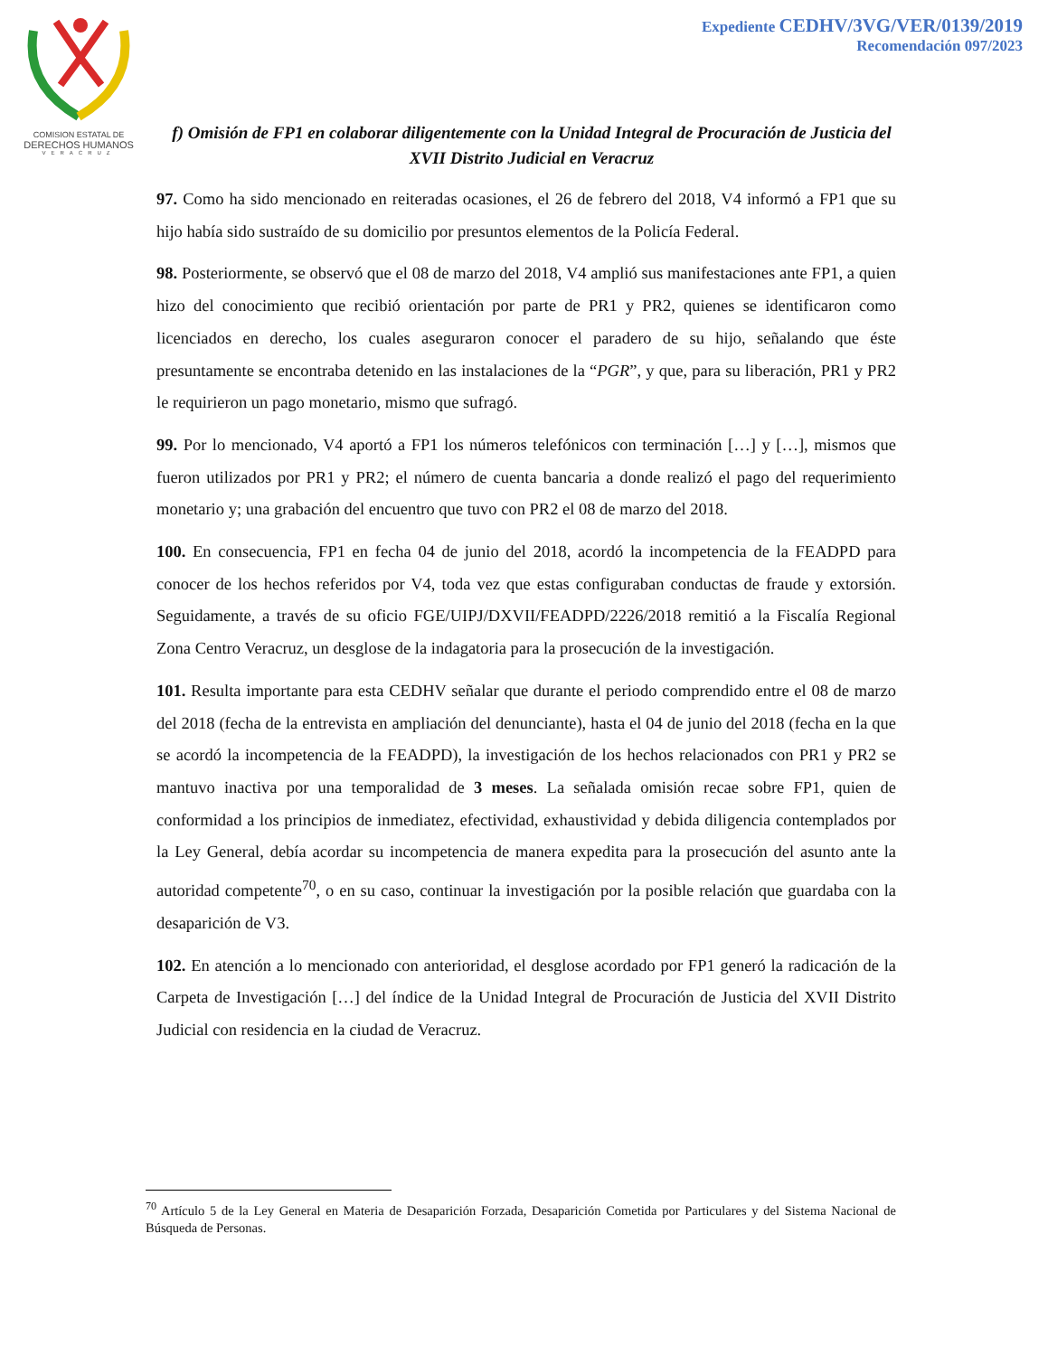COMISION ESTATAL DE
DERECHOS HUMANOS
VERACRUZ
Expediente CEDHV/3VG/VER/0139/2019
Recomendación 097/2023
f) Omisión de FP1 en colaborar diligentemente con la Unidad Integral de Procuración de Justicia del XVII Distrito Judicial en Veracruz
97. Como ha sido mencionado en reiteradas ocasiones, el 26 de febrero del 2018, V4 informó a FP1 que su hijo había sido sustraído de su domicilio por presuntos elementos de la Policía Federal.
98. Posteriormente, se observó que el 08 de marzo del 2018, V4 amplió sus manifestaciones ante FP1, a quien hizo del conocimiento que recibió orientación por parte de PR1 y PR2, quienes se identificaron como licenciados en derecho, los cuales aseguraron conocer el paradero de su hijo, señalando que éste presuntamente se encontraba detenido en las instalaciones de la “PGR”, y que, para su liberación, PR1 y PR2 le requirieron un pago monetario, mismo que sufragó.
99. Por lo mencionado, V4 aportó a FP1 los números telefónicos con terminación […] y […], mismos que fueron utilizados por PR1 y PR2; el número de cuenta bancaria a donde realizó el pago del requerimiento monetario y; una grabación del encuentro que tuvo con PR2 el 08 de marzo del 2018.
100. En consecuencia, FP1 en fecha 04 de junio del 2018, acordó la incompetencia de la FEADPD para conocer de los hechos referidos por V4, toda vez que estas configuraban conductas de fraude y extorsión. Seguidamente, a través de su oficio FGE/UIPJ/DXVII/FEADPD/2226/2018 remitió a la Fiscalía Regional Zona Centro Veracruz, un desglose de la indagatoria para la prosecución de la investigación.
101. Resulta importante para esta CEDHV señalar que durante el periodo comprendido entre el 08 de marzo del 2018 (fecha de la entrevista en ampliación del denunciante), hasta el 04 de junio del 2018 (fecha en la que se acordó la incompetencia de la FEADPD), la investigación de los hechos relacionados con PR1 y PR2 se mantuvo inactiva por una temporalidad de 3 meses. La señalada omisión recae sobre FP1, quien de conformidad a los principios de inmediatez, efectividad, exhaustividad y debida diligencia contemplados por la Ley General, debía acordar su incompetencia de manera expedita para la prosecución del asunto ante la autoridad competente<sup>70</sup>, o en su caso, continuar la investigación por la posible relación que guardaba con la desaparición de V3.
102. En atención a lo mencionado con anterioridad, el desglose acordado por FP1 generó la radicación de la Carpeta de Investigación […] del índice de la Unidad Integral de Procuración de Justicia del XVII Distrito Judicial con residencia en la ciudad de Veracruz.
<sup>70</sup> Artículo 5 de la Ley General en Materia de Desaparición Forzada, Desaparición Cometida por Particulares y del Sistema Nacional de Búsqueda de Personas.